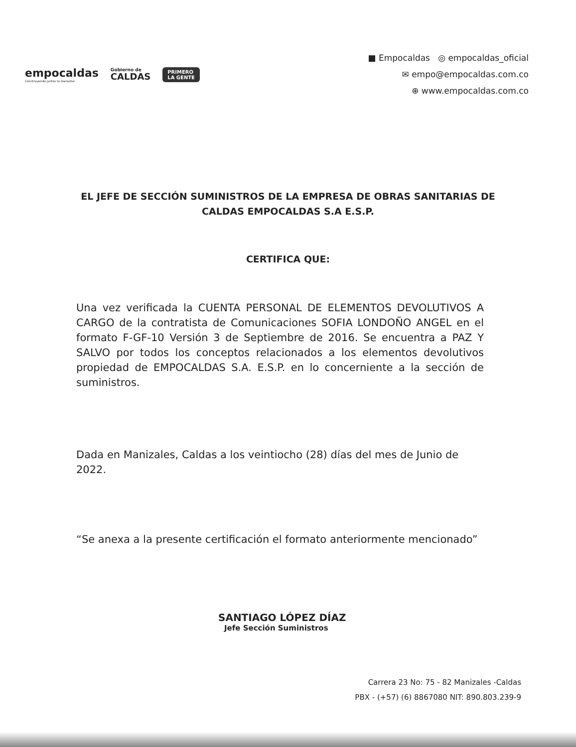empocaldas
Construyendo juntos tu bienestar
Gobierno de
CALDAS
PRIMERO
LA GENTE
■ Empocaldas ◎ empocaldas_oficial
✉ empo@empocaldas.com.co
⊕ www.empocaldas.com.co
EL JEFE DE SECCIÓN SUMINISTROS DE LA EMPRESA DE OBRAS SANITARIAS DE CALDAS EMPOCALDAS S.A E.S.P.
CERTIFICA QUE:
Una vez verificada la CUENTA PERSONAL DE ELEMENTOS DEVOLUTIVOS A CARGO de la contratista de Comunicaciones SOFIA LONDOÑO ANGEL en el formato F-GF-10 Versión 3 de Septiembre de 2016. Se encuentra a PAZ Y SALVO por todos los conceptos relacionados a los elementos devolutivos propiedad de EMPOCALDAS S.A. E.S.P. en lo concerniente a la sección de suministros.
Dada en Manizales, Caldas a los veintiocho (28) días del mes de Junio de 2022.
“Se anexa a la presente certificación el formato anteriormente mencionado”
SANTIAGO LÓPEZ DÍAZ
Jefe Sección Suministros
Carrera 23 No: 75 - 82 Manizales -Caldas
PBX - (+57) (6) 8867080 NIT: 890.803.239-9